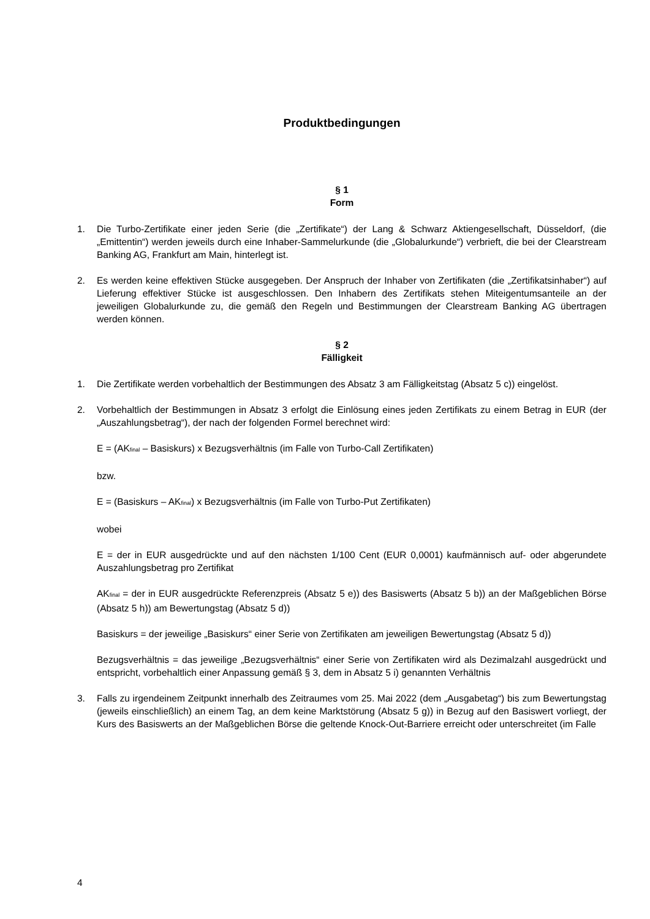Produktbedingungen
§ 1
Form
1. Die Turbo-Zertifikate einer jeden Serie (die „Zertifikate“) der Lang & Schwarz Aktiengesellschaft, Düsseldorf, (die „Emittentin“) werden jeweils durch eine Inhaber-Sammelurkunde (die „Globalurkunde“) verbrieft, die bei der Clearstream Banking AG, Frankfurt am Main, hinterlegt ist.
2. Es werden keine effektiven Stücke ausgegeben. Der Anspruch der Inhaber von Zertifikaten (die „Zertifikatsinhaber“) auf Lieferung effektiver Stücke ist ausgeschlossen. Den Inhabern des Zertifikats stehen Miteigentumsanteile an der jeweiligen Globalurkunde zu, die gemäß den Regeln und Bestimmungen der Clearstream Banking AG übertragen werden können.
§ 2
Fälligkeit
1. Die Zertifikate werden vorbehaltlich der Bestimmungen des Absatz 3 am Fälligkeitstag (Absatz 5 c)) eingelöst.
2. Vorbehaltlich der Bestimmungen in Absatz 3 erfolgt die Einlösung eines jeden Zertifikats zu einem Betrag in EUR (der „Auszahlungsbetrag“), der nach der folgenden Formel berechnet wird:
E = (AK<sub>final</sub> – Basiskurs) x Bezugsverhältnis (im Falle von Turbo-Call Zertifikaten)
bzw.
E = (Basiskurs – AK<sub>final</sub>) x Bezugsverhältnis (im Falle von Turbo-Put Zertifikaten)
wobei
E = der in EUR ausgedrückte und auf den nächsten 1/100 Cent (EUR 0,0001) kaufmännisch auf- oder abgerundete Auszahlungsbetrag pro Zertifikat
AK<sub>final</sub> = der in EUR ausgedrückte Referenzpreis (Absatz 5 e)) des Basiswerts (Absatz 5 b)) an der Maßgeblichen Börse (Absatz 5 h)) am Bewertungstag (Absatz 5 d))
Basiskurs = der jeweilige „Basiskurs“ einer Serie von Zertifikaten am jeweiligen Bewertungstag (Absatz 5 d))
Bezugsverhältnis = das jeweilige „Bezugsverhältnis“ einer Serie von Zertifikaten wird als Dezimalzahl ausgedrückt und entspricht, vorbehaltlich einer Anpassung gemäß § 3, dem in Absatz 5 i) genannten Verhältnis
3. Falls zu irgendeinem Zeitpunkt innerhalb des Zeitraumes vom 25. Mai 2022 (dem „Ausgabetag“) bis zum Bewertungstag (jeweils einschließlich) an einem Tag, an dem keine Marktstörung (Absatz 5 g)) in Bezug auf den Basiswert vorliegt, der Kurs des Basiswerts an der Maßgeblichen Börse die geltende Knock-Out-Barriere erreicht oder unterschreitet (im Falle
4